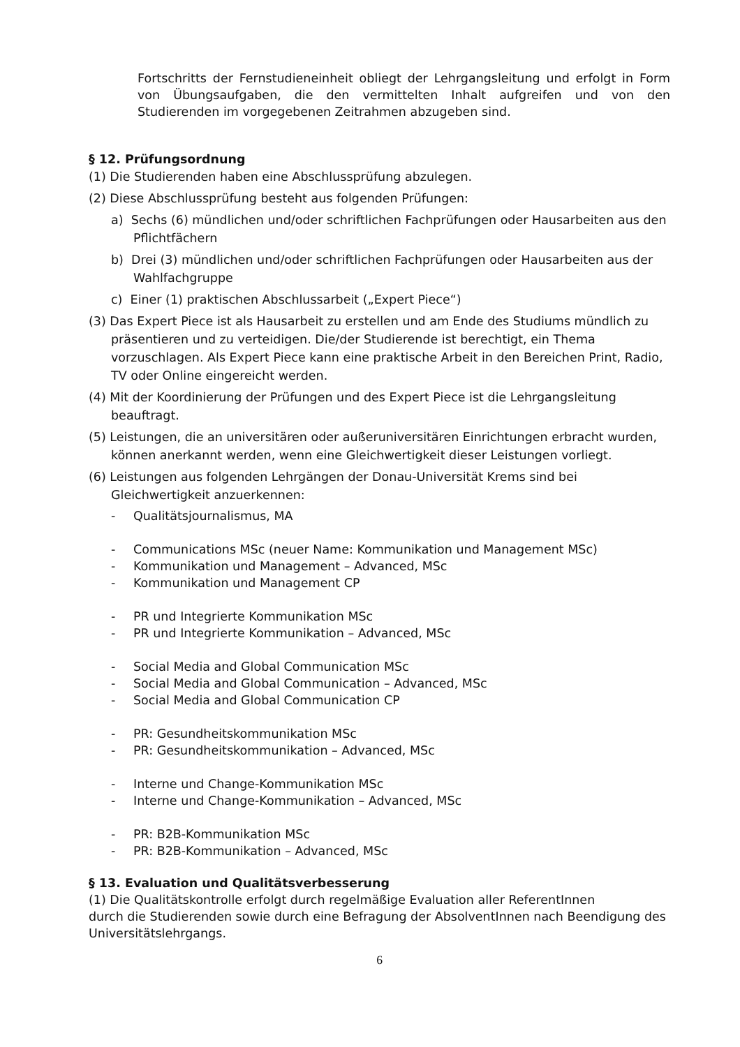Fortschritts der Fernstudieneinheit obliegt der Lehrgangsleitung und erfolgt in Form von Übungsaufgaben, die den vermittelten Inhalt aufgreifen und von den Studierenden im vorgegebenen Zeitrahmen abzugeben sind.
§ 12. Prüfungsordnung
(1) Die Studierenden haben eine Abschlussprüfung abzulegen.
(2) Diese Abschlussprüfung besteht aus folgenden Prüfungen:
a) Sechs (6) mündlichen und/oder schriftlichen Fachprüfungen oder Hausarbeiten aus den Pflichtfächern
b) Drei (3) mündlichen und/oder schriftlichen Fachprüfungen oder Hausarbeiten aus der Wahlfachgruppe
c) Einer (1) praktischen Abschlussarbeit („Expert Piece“)
(3) Das Expert Piece ist als Hausarbeit zu erstellen und am Ende des Studiums mündlich zu präsentieren und zu verteidigen. Die/der Studierende ist berechtigt, ein Thema vorzuschlagen. Als Expert Piece kann eine praktische Arbeit in den Bereichen Print, Radio, TV oder Online eingereicht werden.
(4) Mit der Koordinierung der Prüfungen und des Expert Piece ist die Lehrgangsleitung beauftragt.
(5) Leistungen, die an universitären oder außeruniversitären Einrichtungen erbracht wurden, können anerkannt werden, wenn eine Gleichwertigkeit dieser Leistungen vorliegt.
(6) Leistungen aus folgenden Lehrgängen der Donau-Universität Krems sind bei Gleichwertigkeit anzuerkennen:
- Qualitätsjournalismus, MA
- Communications MSc (neuer Name: Kommunikation und Management MSc)
- Kommunikation und Management – Advanced, MSc
- Kommunikation und Management CP
- PR und Integrierte Kommunikation MSc
- PR und Integrierte Kommunikation – Advanced, MSc
- Social Media and Global Communication MSc
- Social Media and Global Communication – Advanced, MSc
- Social Media and Global Communication CP
- PR: Gesundheitskommunikation MSc
- PR: Gesundheitskommunikation – Advanced, MSc
- Interne und Change-Kommunikation MSc
- Interne und Change-Kommunikation – Advanced, MSc
- PR: B2B-Kommunikation MSc
- PR: B2B-Kommunikation – Advanced, MSc
§ 13. Evaluation und Qualitätsverbesserung
(1) Die Qualitätskontrolle erfolgt durch regelmäßige Evaluation aller ReferentInnen
durch die Studierenden sowie durch eine Befragung der AbsolventInnen nach Beendigung des Universitätslehrgangs.
6